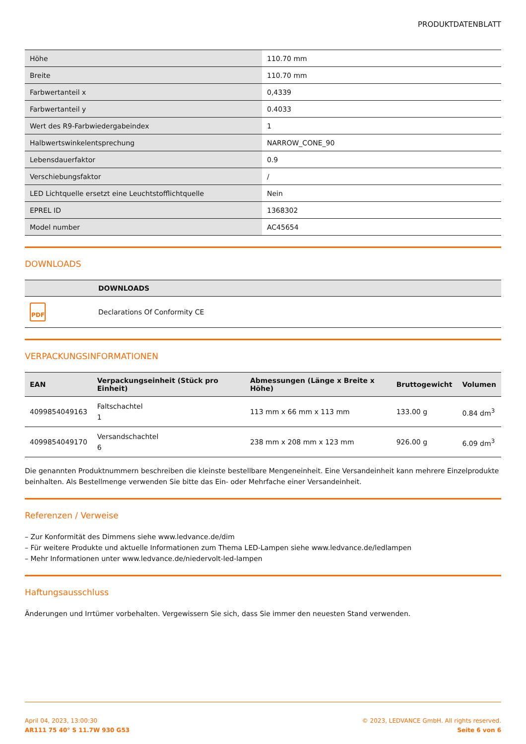PRODUKTDATENBLATT
| Höhe | 110.70 mm |
| Breite | 110.70 mm |
| Farbwertanteil x | 0,4339 |
| Farbwertanteil y | 0.4033 |
| Wert des R9-Farbwiedergabeindex | 1 |
| Halbwertswinkelentsprechung | NARROW_CONE_90 |
| Lebensdauerfaktor | 0.9 |
| Verschiebungsfaktor | / |
| LED Lichtquelle ersetzt eine Leuchtstofflichtquelle | Nein |
| EPREL ID | 1368302 |
| Model number | AC45654 |
DOWNLOADS
| | DOWNLOADS |
| --- | --- |
| PDF | Declarations Of Conformity CE |
VERPACKUNGSINFORMATIONEN
| EAN | Verpackungseinheit (Stück pro Einheit) | Abmessungen (Länge x Breite x Höhe) | Bruttogewicht | Volumen |
| --- | --- | --- | --- | --- |
| 4099854049163 | Faltschachtel 1 | 113 mm x 66 mm x 113 mm | 133.00 g | 0.84 dm<sup>3</sup> |
| 4099854049170 | Versandschachtel 6 | 238 mm x 208 mm x 123 mm | 926.00 g | 6.09 dm<sup>3</sup> |
Die genannten Produktnummern beschreiben die kleinste bestellbare Mengeneinheit. Eine Versandeinheit kann mehrere Einzelprodukte beinhalten. Als Bestellmenge verwenden Sie bitte das Ein- oder Mehrfache einer Versandeinheit.
Referenzen / Verweise
– Zur Konformität des Dimmens siehe www.ledvance.de/dim
– Für weitere Produkte und aktuelle Informationen zum Thema LED-Lampen siehe www.ledvance.de/ledlampen
– Mehr Informationen unter www.ledvance.de/niedervolt-led-lampen
Haftungsausschluss
Änderungen und Irrtümer vorbehalten. Vergewissern Sie sich, dass Sie immer den neuesten Stand verwenden.
April 04, 2023, 13:00:30
AR111 75 40° S 11.7W 930 G53
© 2023, LEDVANCE GmbH. All rights reserved.
Seite 6 von 6